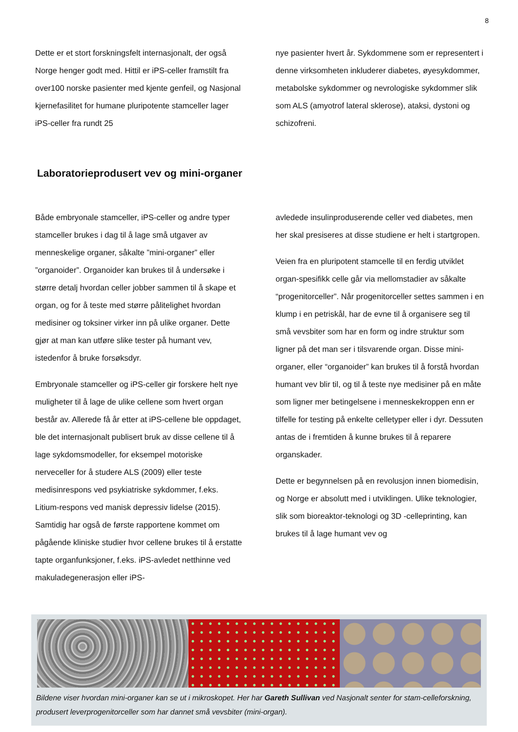8
Dette er et stort forskningsfelt internasjonalt, der også Norge henger godt med. Hittil er iPS-celler framstilt fra over100 norske pasienter med kjente genfeil, og Nasjonal kjernefasilitet for humane pluripotente stamceller lager iPS-celler fra rundt 25
nye pasienter hvert år. Sykdommene som er representert i denne virksomheten inkluderer diabetes, øyesykdommer, metabolske sykdommer og nevrologiske sykdommer slik som ALS (amyotrof lateral sklerose), ataksi, dystoni og schizofreni.
Laboratorieprodusert vev og mini-organer
Både embryonale stamceller, iPS-celler og andre typer stamceller brukes i dag til å lage små utgaver av menneskelige organer, såkalte ”mini-organer” eller ”organoider”. Organoider kan brukes til å undersøke i større detalj hvordan celler jobber sammen til å skape et organ, og for å teste med større pålitelighet hvordan medisiner og toksiner virker inn på ulike organer. Dette gjør at man kan utføre slike tester på humant vev, istedenfor å bruke forsøksdyr.
Embryonale stamceller og iPS-celler gir forskere helt nye muligheter til å lage de ulike cellene som hvert organ består av. Allerede få år etter at iPS-cellene ble oppdaget, ble det internasjonalt publisert bruk av disse cellene til å lage sykdomsmodeller, for eksempel motoriske nerveceller for å studere ALS (2009) eller teste medisinrespons ved psykiatriske sykdommer, f.eks. Litium-respons ved manisk depressiv lidelse (2015). Samtidig har også de første rapportene kommet om pågående kliniske studier hvor cellene brukes til å erstatte tapte organfunksjoner, f.eks. iPS-avledet netthinne ved makuladegenerasjon eller iPS-
avledede insulinproduserende celler ved diabetes, men her skal presiseres at disse studiene er helt i startgropen.
Veien fra en pluripotent stamcelle til en ferdig utviklet organ-spesifikk celle går via mellomstadier av såkalte “progenitorceller”. Når progenitorceller settes sammen i en klump i en petriskål, har de evne til å organisere seg til små vevsbiter som har en form og indre struktur som ligner på det man ser i tilsvarende organ. Disse mini-organer, eller “organoider” kan brukes til å forstå hvordan humant vev blir til, og til å teste nye medisiner på en måte som ligner mer betingelsene i menneskekroppen enn er tilfelle for testing på enkelte celletyper eller i dyr. Dessuten antas de i fremtiden å kunne brukes til å reparere organskader.
Dette er begynnelsen på en revolusjon innen biomedisin, og Norge er absolutt med i utviklingen. Ulike teknologier, slik som bioreaktor-teknologi og 3D -celleprinting, kan brukes til å lage humant vev og
Bildene viser hvordan mini-organer kan se ut i mikroskopet. Her har Gareth Sullivan ved Nasjonalt senter for stam-celleforskning, produsert leverprogenitorceller som har dannet små vevsbiter (mini-organ).